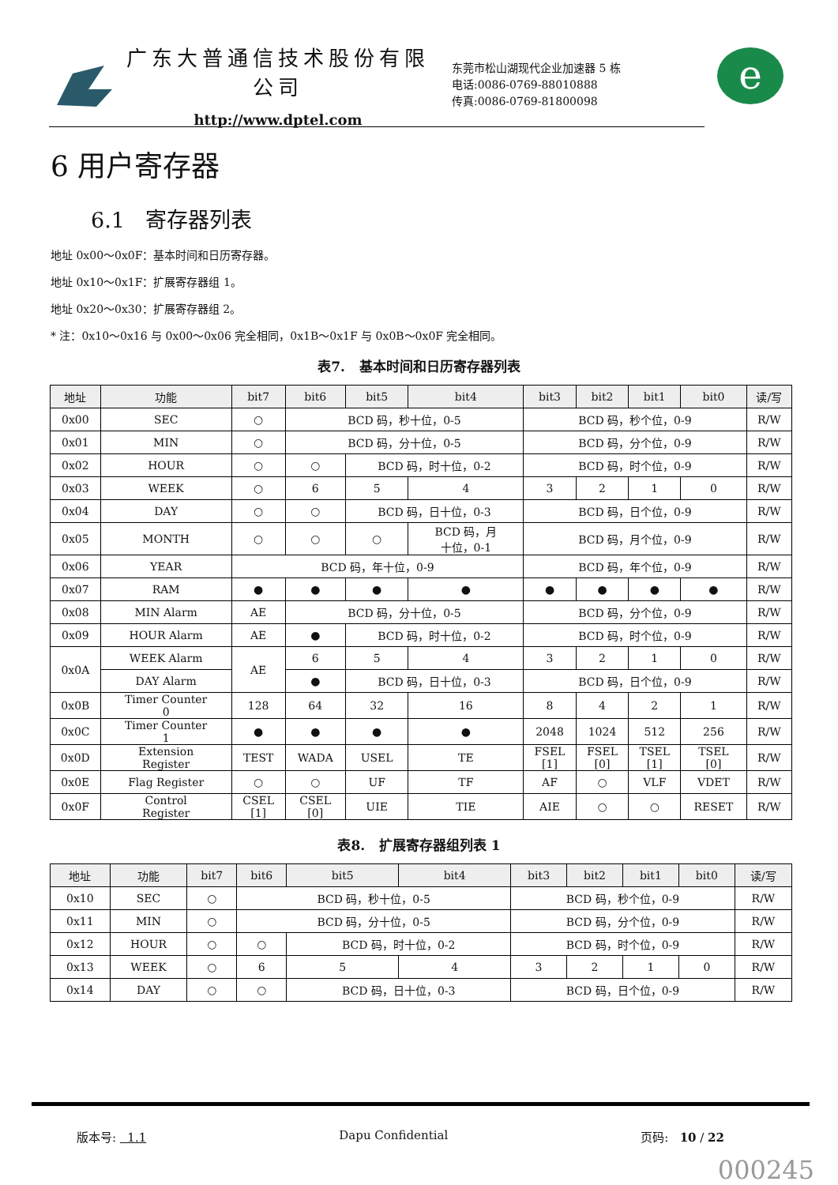广东大普通信技术股份有限公司
http://www.dptel.com
东莞市松山湖现代企业加速器 5 栋
电话:0086-0769-88010888
传真:0086-0769-81800098
e
6 用户寄存器
6.1 寄存器列表
地址 0x00～0x0F：基本时间和日历寄存器。
地址 0x10～0x1F：扩展寄存器组 1。
地址 0x20～0x30：扩展寄存器组 2。
* 注：0x10～0x16 与 0x00～0x06 完全相同，0x1B～0x1F 与 0x0B～0x0F 完全相同。
表7. 基本时间和日历寄存器列表
| 地址 | 功能 | bit7 | bit6 | bit5 | bit4 | bit3 | bit2 | bit1 | bit0 | 读/写 |
| --- | --- | --- | --- | --- | --- | --- | --- | --- | --- | --- |
| 0x00 | SEC | ○ | BCD 码，秒十位，0-5 | | | BCD 码，秒个位，0-9 | | | | R/W |
| 0x01 | MIN | ○ | BCD 码，分十位，0-5 | | | BCD 码，分个位，0-9 | | | | R/W |
| 0x02 | HOUR | ○ | ○ | BCD 码，时十位，0-2 | | BCD 码，时个位，0-9 | | | | R/W |
| 0x03 | WEEK | ○ | 6 | 5 | 4 | 3 | 2 | 1 | 0 | R/W |
| 0x04 | DAY | ○ | ○ | BCD 码，日十位，0-3 | | BCD 码，日个位，0-9 | | | | R/W |
| 0x05 | MONTH | ○ | ○ | ○ | BCD 码，月 十位，0-1 | BCD 码，月个位，0-9 | | | | R/W |
| 0x06 | YEAR | BCD 码，年十位，0-9 | | | | BCD 码，年个位，0-9 | | | | R/W |
| 0x07 | RAM | ● | ● | ● | ● | ● | ● | ● | ● | R/W |
| 0x08 | MIN Alarm | AE | BCD 码，分十位，0-5 | | | BCD 码，分个位，0-9 | | | | R/W |
| 0x09 | HOUR Alarm | AE | ● | BCD 码，时十位，0-2 | | BCD 码，时个位，0-9 | | | | R/W |
| 0x0A | WEEK Alarm | AE | 6 | 5 | 4 | 3 | 2 | 1 | 0 | R/W |
| | DAY Alarm | | ● | BCD 码，日十位，0-3 | | BCD 码，日个位，0-9 | | | | R/W |
| 0x0B | Timer Counter 0 | 128 | 64 | 32 | 16 | 8 | 4 | 2 | 1 | R/W |
| 0x0C | Timer Counter 1 | ● | ● | ● | ● | 2048 | 1024 | 512 | 256 | R/W |
| 0x0D | Extension Register | TEST | WADA | USEL | TE | FSEL [1] | FSEL [0] | TSEL [1] | TSEL [0] | R/W |
| 0x0E | Flag Register | ○ | ○ | UF | TF | AF | ○ | VLF | VDET | R/W |
| 0x0F | Control Register | CSEL [1] | CSEL [0] | UIE | TIE | AIE | ○ | ○ | RESET | R/W |
表8. 扩展寄存器组列表 1
| 地址 | 功能 | bit7 | bit6 | bit5 | bit4 | bit3 | bit2 | bit1 | bit0 | 读/写 |
| --- | --- | --- | --- | --- | --- | --- | --- | --- | --- | --- |
| 0x10 | SEC | ○ | BCD 码，秒十位，0-5 | | | BCD 码，秒个位，0-9 | | | | R/W |
| 0x11 | MIN | ○ | BCD 码，分十位，0-5 | | | BCD 码，分个位，0-9 | | | | R/W |
| 0x12 | HOUR | ○ | ○ | BCD 码，时十位，0-2 | | BCD 码，时个位，0-9 | | | | R/W |
| 0x13 | WEEK | ○ | 6 | 5 | 4 | 3 | 2 | 1 | 0 | R/W |
| 0x14 | DAY | ○ | ○ | BCD 码，日十位，0-3 | | BCD 码，日个位，0-9 | | | | R/W |
版本号: 1.1 Dapu Confidential 页码: 10 / 22
000245